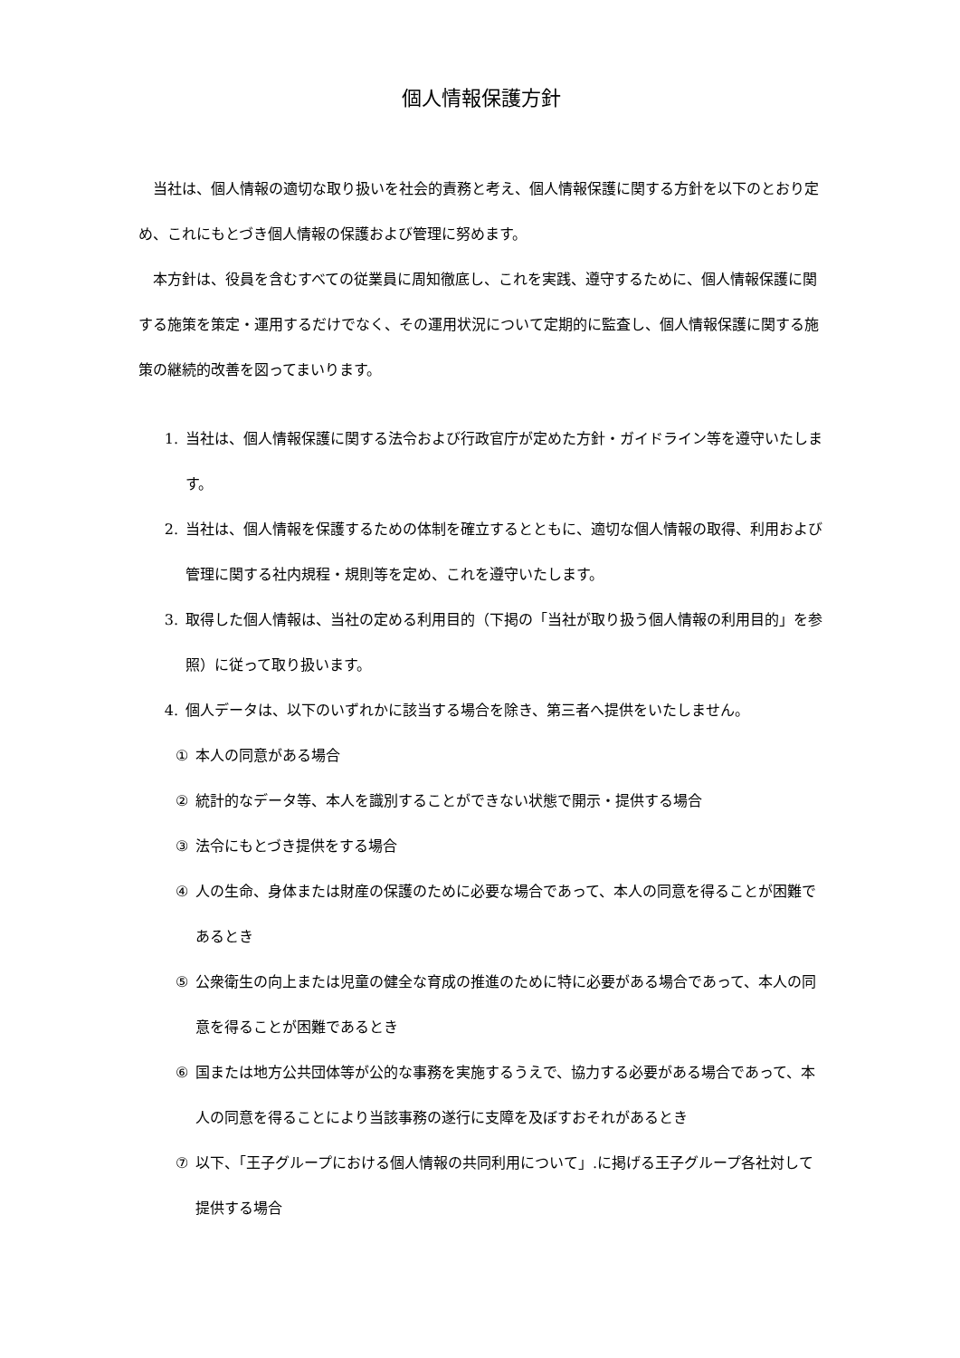個人情報保護方針
当社は、個人情報の適切な取り扱いを社会的責務と考え、個人情報保護に関する方針を以下のとおり定め、これにもとづき個人情報の保護および管理に努めます。
本方針は、役員を含むすべての従業員に周知徹底し、これを実践、遵守するために、個人情報保護に関する施策を策定・運用するだけでなく、その運用状況について定期的に監査し、個人情報保護に関する施策の継続的改善を図ってまいります。
1. 当社は、個人情報保護に関する法令および行政官庁が定めた方針・ガイドライン等を遵守いたします。
2. 当社は、個人情報を保護するための体制を確立するとともに、適切な個人情報の取得、利用および管理に関する社内規程・規則等を定め、これを遵守いたします。
3. 取得した個人情報は、当社の定める利用目的（下掲の「当社が取り扱う個人情報の利用目的」を参照）に従って取り扱います。
4. 個人データは、以下のいずれかに該当する場合を除き、第三者へ提供をいたしません。
① 本人の同意がある場合
② 統計的なデータ等、本人を識別することができない状態で開示・提供する場合
③ 法令にもとづき提供をする場合
④ 人の生命、身体または財産の保護のために必要な場合であって、本人の同意を得ることが困難であるとき
⑤ 公衆衛生の向上または児童の健全な育成の推進のために特に必要がある場合であって、本人の同意を得ることが困難であるとき
⑥ 国または地方公共団体等が公的な事務を実施するうえで、協力する必要がある場合であって、本人の同意を得ることにより当該事務の遂行に支障を及ぼすおそれがあるとき
⑦ 以下、「王子グループにおける個人情報の共同利用について」.に掲げる王子グループ各社対して提供する場合